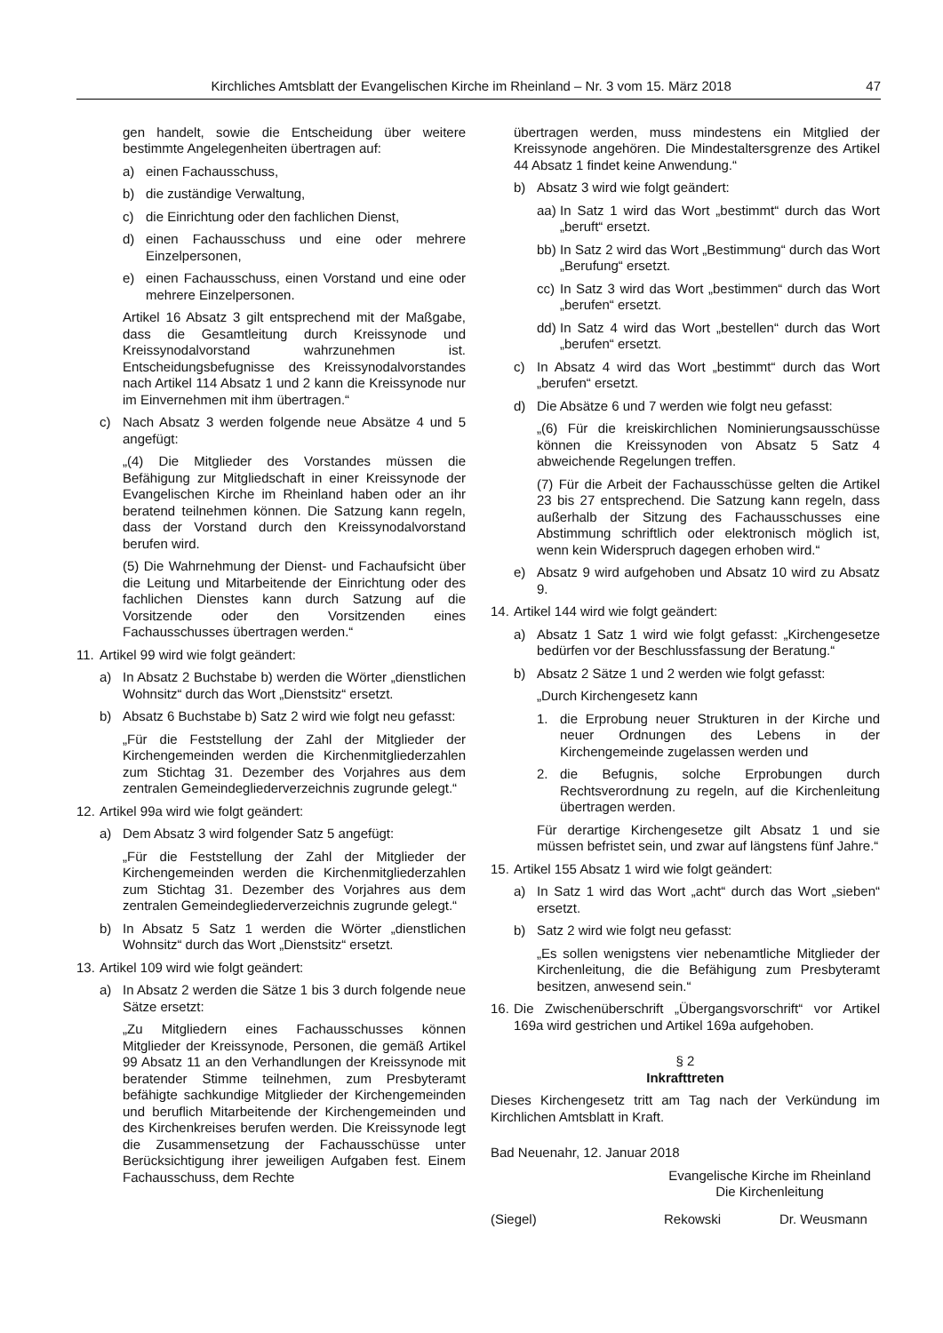Kirchliches Amtsblatt der Evangelischen Kirche im Rheinland – Nr. 3 vom 15. März 2018 47
gen handelt, sowie die Entscheidung über weitere bestimmte Angelegenheiten übertragen auf:
a) einen Fachausschuss,
b) die zuständige Verwaltung,
c) die Einrichtung oder den fachlichen Dienst,
d) einen Fachausschuss und eine oder mehrere Einzelpersonen,
e) einen Fachausschuss, einen Vorstand und eine oder mehrere Einzelpersonen.
Artikel 16 Absatz 3 gilt entsprechend mit der Maßgabe, dass die Gesamtleitung durch Kreissynode und Kreissynodalvorstand wahrzunehmen ist. Entscheidungsbefugnisse des Kreissynodalvorstandes nach Artikel 114 Absatz 1 und 2 kann die Kreissynode nur im Einvernehmen mit ihm übertragen.“
c) Nach Absatz 3 werden folgende neue Absätze 4 und 5 angefügt:
„(4) Die Mitglieder des Vorstandes müssen die Befähigung zur Mitgliedschaft in einer Kreissynode der Evangelischen Kirche im Rheinland haben oder an ihr beratend teilnehmen können. Die Satzung kann regeln, dass der Vorstand durch den Kreissynodalvorstand berufen wird.
(5) Die Wahrnehmung der Dienst- und Fachaufsicht über die Leitung und Mitarbeitende der Einrichtung oder des fachlichen Dienstes kann durch Satzung auf die Vorsitzende oder den Vorsitzenden eines Fachausschusses übertragen werden.“
11. Artikel 99 wird wie folgt geändert:
a) In Absatz 2 Buchstabe b) werden die Wörter „dienstlichen Wohnsitz“ durch das Wort „Dienstsitz“ ersetzt.
b) Absatz 6 Buchstabe b) Satz 2 wird wie folgt neu gefasst:
„Für die Feststellung der Zahl der Mitglieder der Kirchengemeinden werden die Kirchenmitgliederzahlen zum Stichtag 31. Dezember des Vorjahres aus dem zentralen Gemeindegliederverzeichnis zugrunde gelegt.“
12. Artikel 99a wird wie folgt geändert:
a) Dem Absatz 3 wird folgender Satz 5 angefügt:
„Für die Feststellung der Zahl der Mitglieder der Kirchengemeinden werden die Kirchenmitgliederzahlen zum Stichtag 31. Dezember des Vorjahres aus dem zentralen Gemeindegliederverzeichnis zugrunde gelegt.“
b) In Absatz 5 Satz 1 werden die Wörter „dienstlichen Wohnsitz“ durch das Wort „Dienstsitz“ ersetzt.
13. Artikel 109 wird wie folgt geändert:
a) In Absatz 2 werden die Sätze 1 bis 3 durch folgende neue Sätze ersetzt:
„Zu Mitgliedern eines Fachausschusses können Mitglieder der Kreissynode, Personen, die gemäß Artikel 99 Absatz 11 an den Verhandlungen der Kreissynode mit beratender Stimme teilnehmen, zum Presbyteramt befähigte sachkundige Mitglieder der Kirchengemeinden und beruflich Mitarbeitende der Kirchengemeinden und des Kirchenkreises berufen werden. Die Kreissynode legt die Zusammensetzung der Fachausschüsse unter Berücksichtigung ihrer jeweiligen Aufgaben fest. Einem Fachausschuss, dem Rechte
übertragen werden, muss mindestens ein Mitglied der Kreissynode angehören. Die Mindestaltersgrenze des Artikel 44 Absatz 1 findet keine Anwendung.“
b) Absatz 3 wird wie folgt geändert:
aa) In Satz 1 wird das Wort „bestimmt“ durch das Wort „beruft“ ersetzt.
bb) In Satz 2 wird das Wort „Bestimmung“ durch das Wort „Berufung“ ersetzt.
cc) In Satz 3 wird das Wort „bestimmen“ durch das Wort „berufen“ ersetzt.
dd) In Satz 4 wird das Wort „bestellen“ durch das Wort „berufen“ ersetzt.
c) In Absatz 4 wird das Wort „bestimmt“ durch das Wort „berufen“ ersetzt.
d) Die Absätze 6 und 7 werden wie folgt neu gefasst:
„(6) Für die kreiskirchlichen Nominierungsausschüsse können die Kreissynoden von Absatz 5 Satz 4 abweichende Regelungen treffen.
(7) Für die Arbeit der Fachausschüsse gelten die Artikel 23 bis 27 entsprechend. Die Satzung kann regeln, dass außerhalb der Sitzung des Fachausschusses eine Abstimmung schriftlich oder elektronisch möglich ist, wenn kein Widerspruch dagegen erhoben wird.“
e) Absatz 9 wird aufgehoben und Absatz 10 wird zu Absatz 9.
14. Artikel 144 wird wie folgt geändert:
a) Absatz 1 Satz 1 wird wie folgt gefasst: „Kirchengesetze bedürfen vor der Beschlussfassung der Beratung.“
b) Absatz 2 Sätze 1 und 2 werden wie folgt gefasst:
„Durch Kirchengesetz kann
1. die Erprobung neuer Strukturen in der Kirche und neuer Ordnungen des Lebens in der Kirchengemeinde zugelassen werden und
2. die Befugnis, solche Erprobungen durch Rechtsverordnung zu regeln, auf die Kirchenleitung übertragen werden.
Für derartige Kirchengesetze gilt Absatz 1 und sie müssen befristet sein, und zwar auf längstens fünf Jahre.“
15. Artikel 155 Absatz 1 wird wie folgt geändert:
a) In Satz 1 wird das Wort „acht“ durch das Wort „sieben“ ersetzt.
b) Satz 2 wird wie folgt neu gefasst:
„Es sollen wenigstens vier nebenamtliche Mitglieder der Kirchenleitung, die die Befähigung zum Presbyteramt besitzen, anwesend sein.“
16. Die Zwischenüberschrift „Übergangsvorschrift“ vor Artikel 169a wird gestrichen und Artikel 169a aufgehoben.
§ 2
Inkrafttreten
Dieses Kirchengesetz tritt am Tag nach der Verkündung im Kirchlichen Amtsblatt in Kraft.
Bad Neuenahr, 12. Januar 2018
Evangelische Kirche im Rheinland
Die Kirchenleitung
(Siegel) Rekowski Dr. Weusmann